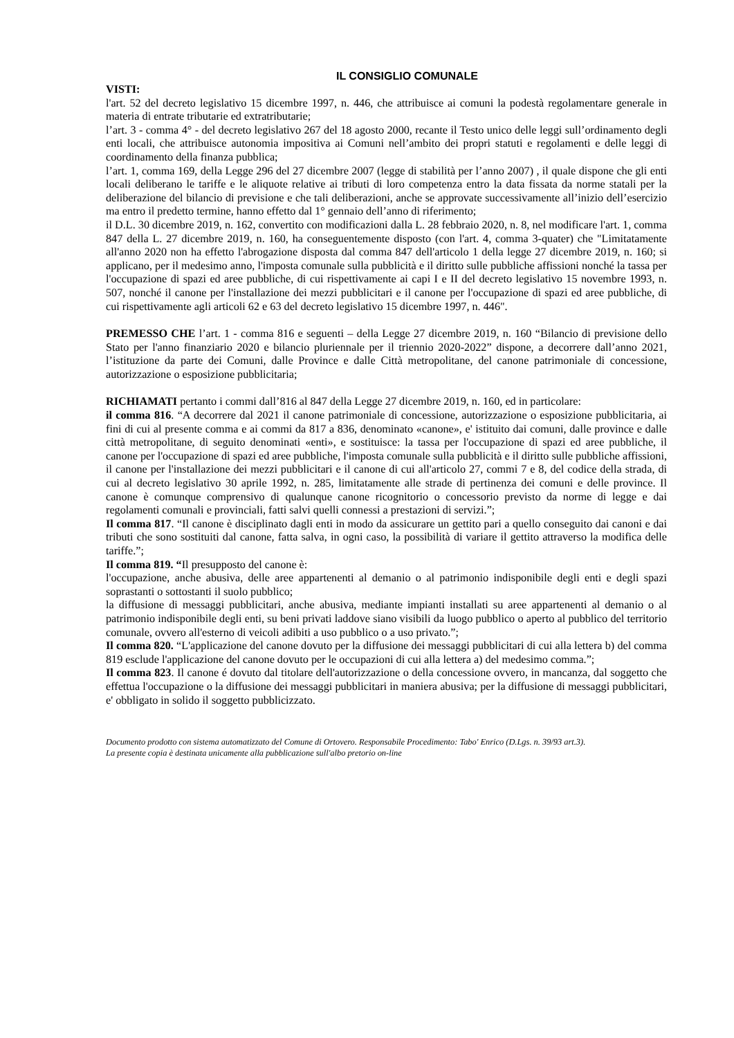IL CONSIGLIO COMUNALE
VISTI:
l'art. 52 del decreto legislativo 15 dicembre 1997, n. 446, che attribuisce ai comuni la podestà regolamentare generale in materia di entrate tributarie ed extratributarie;
l’art. 3 - comma 4° - del decreto legislativo 267 del 18 agosto 2000, recante il Testo unico delle leggi sull’ordinamento degli enti locali, che attribuisce autonomia impositiva ai Comuni nell’ambito dei propri statuti e regolamenti e delle leggi di coordinamento della finanza pubblica;
l’art. 1, comma 169, della Legge 296 del 27 dicembre 2007 (legge di stabilità per l’anno 2007) , il quale dispone che gli enti locali deliberano le tariffe e le aliquote relative ai tributi di loro competenza entro la data fissata da norme statali per la deliberazione del bilancio di previsione e che tali deliberazioni, anche se approvate successivamente all’inizio dell’esercizio ma entro il predetto termine, hanno effetto dal 1° gennaio dell’anno di riferimento;
il D.L. 30 dicembre 2019, n. 162, convertito con modificazioni dalla L. 28 febbraio 2020, n. 8, nel modificare l'art. 1, comma 847 della L. 27 dicembre 2019, n. 160, ha conseguentemente disposto (con l'art. 4, comma 3-quater) che "Limitatamente all'anno 2020 non ha effetto l'abrogazione disposta dal comma 847 dell'articolo 1 della legge 27 dicembre 2019, n. 160; si applicano, per il medesimo anno, l'imposta comunale sulla pubblicità e il diritto sulle pubbliche affissioni nonché la tassa per l'occupazione di spazi ed aree pubbliche, di cui rispettivamente ai capi I e II del decreto legislativo 15 novembre 1993, n. 507, nonché il canone per l'installazione dei mezzi pubblicitari e il canone per l'occupazione di spazi ed aree pubbliche, di cui rispettivamente agli articoli 62 e 63 del decreto legislativo 15 dicembre 1997, n. 446".
PREMESSO CHE l’art. 1 - comma 816 e seguenti – della Legge 27 dicembre 2019, n. 160 “Bilancio di previsione dello Stato per l'anno finanziario 2020 e bilancio pluriennale per il triennio 2020-2022” dispone, a decorrere dall’anno 2021, l’istituzione da parte dei Comuni, dalle Province e dalle Città metropolitane, del canone patrimoniale di concessione, autorizzazione o esposizione pubblicitaria;
RICHIAMATI pertanto i commi dall’816 al 847 della Legge 27 dicembre 2019, n. 160, ed in particolare:
il comma 816. “A decorrere dal 2021 il canone patrimoniale di concessione, autorizzazione o esposizione pubblicitaria, ai fini di cui al presente comma e ai commi da 817 a 836, denominato «canone», e' istituito dai comuni, dalle province e dalle città metropolitane, di seguito denominati «enti», e sostituisce: la tassa per l'occupazione di spazi ed aree pubbliche, il canone per l'occupazione di spazi ed aree pubbliche, l'imposta comunale sulla pubblicità e il diritto sulle pubbliche affissioni, il canone per l'installazione dei mezzi pubblicitari e il canone di cui all'articolo 27, commi 7 e 8, del codice della strada, di cui al decreto legislativo 30 aprile 1992, n. 285, limitatamente alle strade di pertinenza dei comuni e delle province. Il canone è comunque comprensivo di qualunque canone ricognitorio o concessorio previsto da norme di legge e dai regolamenti comunali e provinciali, fatti salvi quelli connessi a prestazioni di servizi.”;
Il comma 817. “Il canone è disciplinato dagli enti in modo da assicurare un gettito pari a quello conseguito dai canoni e dai tributi che sono sostituiti dal canone, fatta salva, in ogni caso, la possibilità di variare il gettito attraverso la modifica delle tariffe.”;
Il comma 819. “Il presupposto del canone è:
l'occupazione, anche abusiva, delle aree appartenenti al demanio o al patrimonio indisponibile degli enti e degli spazi soprastanti o sottostanti il suolo pubblico;
la diffusione di messaggi pubblicitari, anche abusiva, mediante impianti installati su aree appartenenti al demanio o al patrimonio indisponibile degli enti, su beni privati laddove siano visibili da luogo pubblico o aperto al pubblico del territorio comunale, ovvero all'esterno di veicoli adibiti a uso pubblico o a uso privato.”;
Il comma 820. “L'applicazione del canone dovuto per la diffusione dei messaggi pubblicitari di cui alla lettera b) del comma 819 esclude l'applicazione del canone dovuto per le occupazioni di cui alla lettera a) del medesimo comma.”;
Il comma 823. Il canone é dovuto dal titolare dell'autorizzazione o della concessione ovvero, in mancanza, dal soggetto che effettua l'occupazione o la diffusione dei messaggi pubblicitari in maniera abusiva; per la diffusione di messaggi pubblicitari, e' obbligato in solido il soggetto pubblicizzato.
Documento prodotto con sistema automatizzato del Comune di Ortovero. Responsabile Procedimento: Tabo' Enrico (D.Lgs. n. 39/93 art.3).
La presente copia è destinata unicamente alla pubblicazione sull'albo pretorio on-line